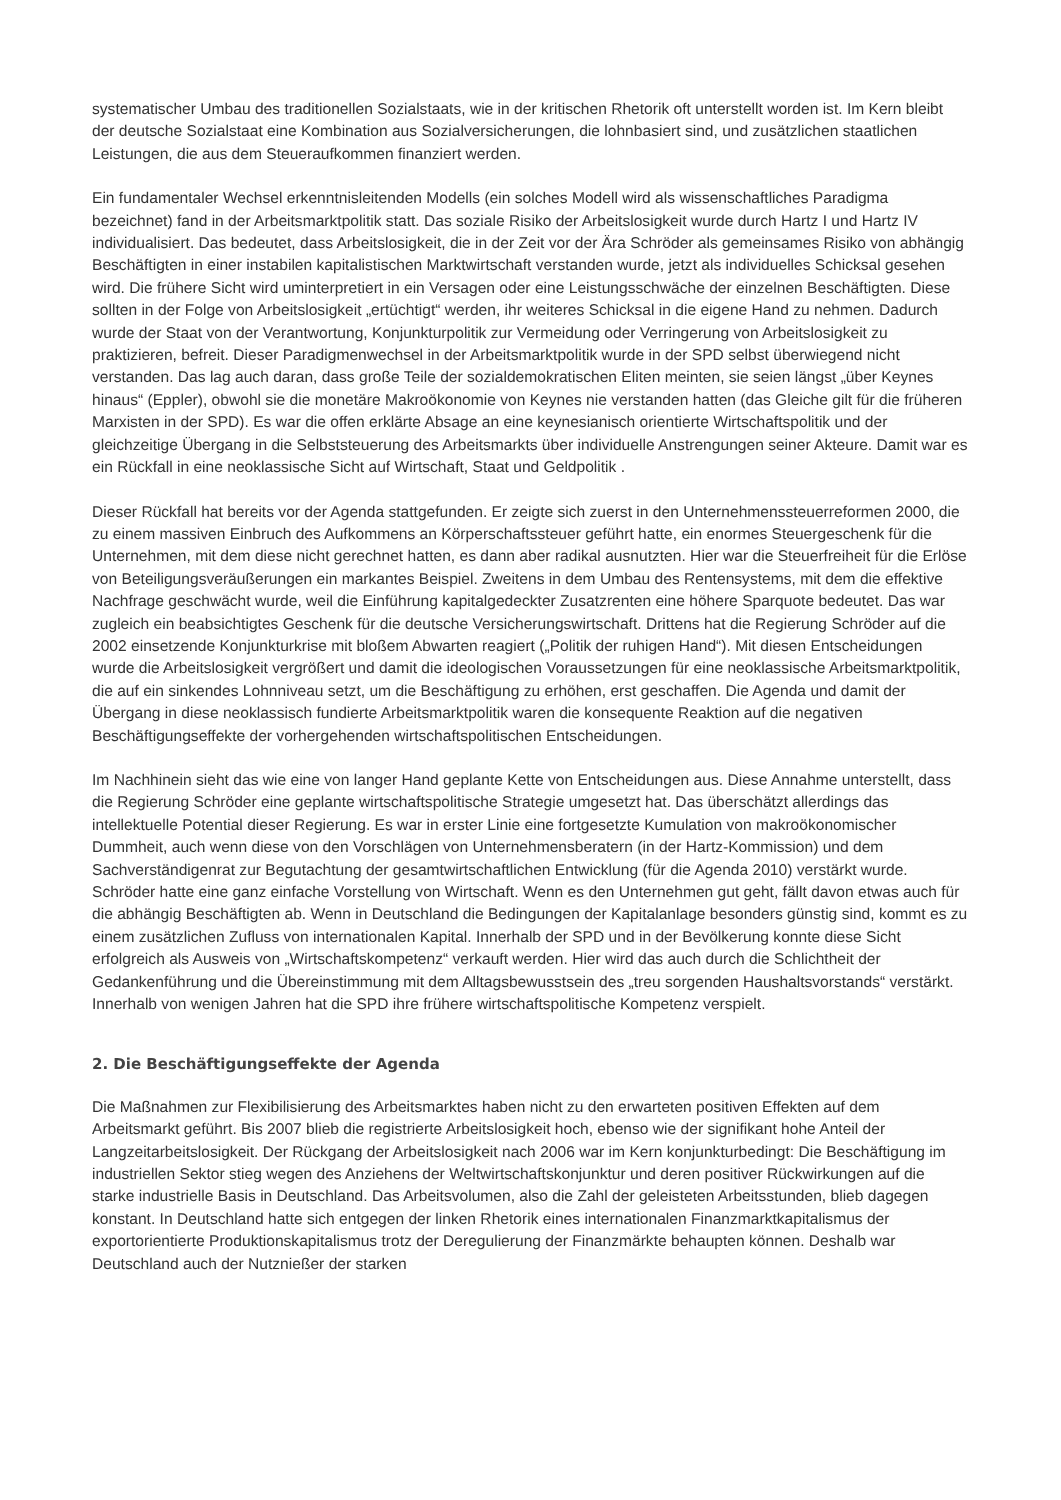systematischer Umbau des traditionellen Sozialstaats, wie in der kritischen Rhetorik oft unterstellt worden ist. Im Kern bleibt der deutsche Sozialstaat eine Kombination aus Sozialversicherungen, die lohnbasiert sind, und zusätzlichen staatlichen Leistungen, die aus dem Steueraufkommen finanziert werden.
Ein fundamentaler Wechsel erkenntnisleitenden Modells (ein solches Modell wird als wissenschaftliches Paradigma bezeichnet) fand in der Arbeitsmarktpolitik statt. Das soziale Risiko der Arbeitslosigkeit wurde durch Hartz I und Hartz IV individualisiert. Das bedeutet, dass Arbeitslosigkeit, die in der Zeit vor der Ära Schröder als gemeinsames Risiko von abhängig Beschäftigten in einer instabilen kapitalistischen Marktwirtschaft verstanden wurde, jetzt als individuelles Schicksal gesehen wird. Die frühere Sicht wird uminterpretiert in ein Versagen oder eine Leistungsschwäche der einzelnen Beschäftigten. Diese sollten in der Folge von Arbeitslosigkeit „ertüchtigt“ werden, ihr weiteres Schicksal in die eigene Hand zu nehmen. Dadurch wurde der Staat von der Verantwortung, Konjunkturpolitik zur Vermeidung oder Verringerung von Arbeitslosigkeit zu praktizieren, befreit. Dieser Paradigmenwechsel in der Arbeitsmarktpolitik wurde in der SPD selbst überwiegend nicht verstanden. Das lag auch daran, dass große Teile der sozialdemokratischen Eliten meinten, sie seien längst „über Keynes hinaus“ (Eppler), obwohl sie die monetäre Makroökonomie von Keynes nie verstanden hatten (das Gleiche gilt für die früheren Marxisten in der SPD). Es war die offen erklärte Absage an eine keynesianisch orientierte Wirtschaftspolitik und der gleichzeitige Übergang in die Selbststeuerung des Arbeitsmarkts über individuelle Anstrengungen seiner Akteure. Damit war es ein Rückfall in eine neoklassische Sicht auf Wirtschaft, Staat und Geldpolitik .
Dieser Rückfall hat bereits vor der Agenda stattgefunden. Er zeigte sich zuerst in den Unternehmenssteuerreformen 2000, die zu einem massiven Einbruch des Aufkommens an Körperschaftssteuer geführt hatte, ein enormes Steuergeschenk für die Unternehmen, mit dem diese nicht gerechnet hatten, es dann aber radikal ausnutzten. Hier war die Steuerfreiheit für die Erlöse von Beteiligungsveräußerungen ein markantes Beispiel. Zweitens in dem Umbau des Rentensystems, mit dem die effektive Nachfrage geschwächt wurde, weil die Einführung kapitalgedeckter Zusatzrenten eine höhere Sparquote bedeutet. Das war zugleich ein beabsichtigtes Geschenk für die deutsche Versicherungswirtschaft. Drittens hat die Regierung Schröder auf die 2002 einsetzende Konjunkturkrise mit bloßem Abwarten reagiert („Politik der ruhigen Hand“). Mit diesen Entscheidungen wurde die Arbeitslosigkeit vergrößert und damit die ideologischen Voraussetzungen für eine neoklassische Arbeitsmarktpolitik, die auf ein sinkendes Lohnniveau setzt, um die Beschäftigung zu erhöhen, erst geschaffen. Die Agenda und damit der Übergang in diese neoklassisch fundierte Arbeitsmarktpolitik waren die konsequente Reaktion auf die negativen Beschäftigungseffekte der vorhergehenden wirtschaftspolitischen Entscheidungen.
Im Nachhinein sieht das wie eine von langer Hand geplante Kette von Entscheidungen aus. Diese Annahme unterstellt, dass die Regierung Schröder eine geplante wirtschaftspolitische Strategie umgesetzt hat. Das überschätzt allerdings das intellektuelle Potential dieser Regierung. Es war in erster Linie eine fortgesetzte Kumulation von makroökonomischer Dummheit, auch wenn diese von den Vorschlägen von Unternehmensberatern (in der Hartz-Kommission) und dem Sachverständigenrat zur Begutachtung der gesamtwirtschaftlichen Entwicklung (für die Agenda 2010) verstärkt wurde. Schröder hatte eine ganz einfache Vorstellung von Wirtschaft. Wenn es den Unternehmen gut geht, fällt davon etwas auch für die abhängig Beschäftigten ab. Wenn in Deutschland die Bedingungen der Kapitalanlage besonders günstig sind, kommt es zu einem zusätzlichen Zufluss von internationalen Kapital. Innerhalb der SPD und in der Bevölkerung konnte diese Sicht erfolgreich als Ausweis von „Wirtschaftskompetenz“ verkauft werden. Hier wird das auch durch die Schlichtheit der Gedankenführung und die Übereinstimmung mit dem Alltagsbewusstsein des „treu sorgenden Haushaltsvorstands“ verstärkt. Innerhalb von wenigen Jahren hat die SPD ihre frühere wirtschaftspolitische Kompetenz verspielt.
2. Die Beschäftigungseffekte der Agenda
Die Maßnahmen zur Flexibilisierung des Arbeitsmarktes haben nicht zu den erwarteten positiven Effekten auf dem Arbeitsmarkt geführt. Bis 2007 blieb die registrierte Arbeitslosigkeit hoch, ebenso wie der signifikant hohe Anteil der Langzeitarbeitslosigkeit. Der Rückgang der Arbeitslosigkeit nach 2006 war im Kern konjunkturbedingt: Die Beschäftigung im industriellen Sektor stieg wegen des Anziehens der Weltwirtschaftskonjunktur und deren positiver Rückwirkungen auf die starke industrielle Basis in Deutschland. Das Arbeitsvolumen, also die Zahl der geleisteten Arbeitsstunden, blieb dagegen konstant. In Deutschland hatte sich entgegen der linken Rhetorik eines internationalen Finanzmarktkapitalismus der exportorientierte Produktionskapitalismus trotz der Deregulierung der Finanzmärkte behaupten können. Deshalb war Deutschland auch der Nutznießer der starken